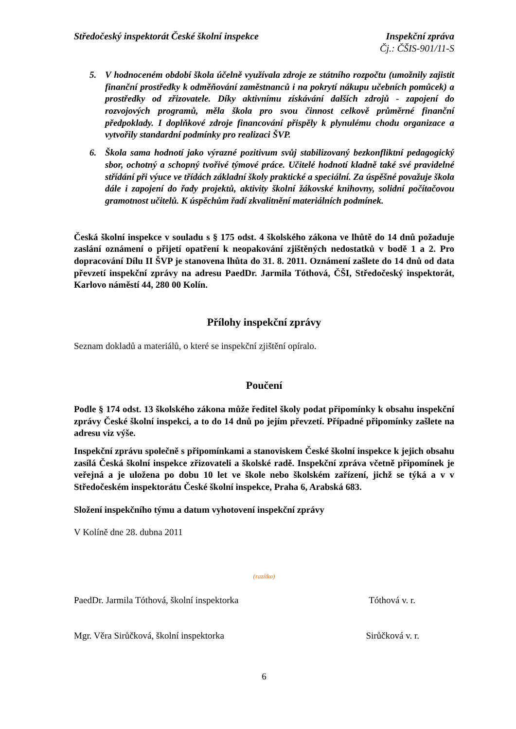Středočeský inspektorát České školní inspekce
Inspekční zpráva
Čj.: ČŠIS-901/11-S
5. V hodnoceném období škola účelně využívala zdroje ze státního rozpočtu (umožnily zajistit finanční prostředky k odměňování zaměstnanců i na pokrytí nákupu učebních pomůcek) a prostředky od zřizovatele. Díky aktivnímu získávání dalších zdrojů - zapojení do rozvojových programů, měla škola pro svou činnost celkově průměrné finanční předpoklady. I doplňkové zdroje financování přispěly k plynulému chodu organizace a vytvořily standardní podmínky pro realizaci ŠVP.
6. Škola sama hodnotí jako výrazné pozitivum svůj stabilizovaný bezkonfliktní pedagogický sbor, ochotný a schopný tvořivé týmové práce. Učitelé hodnotí kladně také své pravidelné střídání při výuce ve třídách základní školy praktické a speciální. Za úspěšné považuje škola dále i zapojení do řady projektů, aktivity školní žákovské knihovny, solidní počítačovou gramotnost učitelů. K úspěchům řadí zkvalitnění materiálních podmínek.
Česká školní inspekce v souladu s § 175 odst. 4 školského zákona ve lhůtě do 14 dnů požaduje zaslání oznámení o přijetí opatření k neopakování zjištěných nedostatků v bodě 1 a 2. Pro dopracování Dílu II ŠVP je stanovena lhůta do 31. 8. 2011. Oznámení zašlete do 14 dnů od data převzetí inspekční zprávy na adresu PaedDr. Jarmila Tóthová, ČŠI, Středočeský inspektorát, Karlovo náměstí 44, 280 00 Kolín.
Přílohy inspekční zprávy
Seznam dokladů a materiálů, o které se inspekční zjištění opíralo.
Poučení
Podle § 174 odst. 13 školského zákona může ředitel školy podat připomínky k obsahu inspekční zprávy České školní inspekci, a to do 14 dnů po jejím převzetí. Případné připomínky zašlete na adresu viz výše.
Inspekční zprávu společně s připomínkami a stanoviskem České školní inspekce k jejich obsahu zasílá Česká školní inspekce zřizovateli a školské radě. Inspekční zpráva včetně připomínek je veřejná a je uložena po dobu 10 let ve škole nebo školském zařízení, jichž se týká a v v Středočeském inspektorátu České školní inspekce, Praha 6, Arabská 683.
Složení inspekčního týmu a datum vyhotovení inspekční zprávy
V Kolíně dne 28. dubna 2011
(razítko)
PaedDr. Jarmila Tóthová, školní inspektorka Tóthová v. r.
Mgr. Věra Sirůčková, školní inspektorka Sirůčková v. r.
6